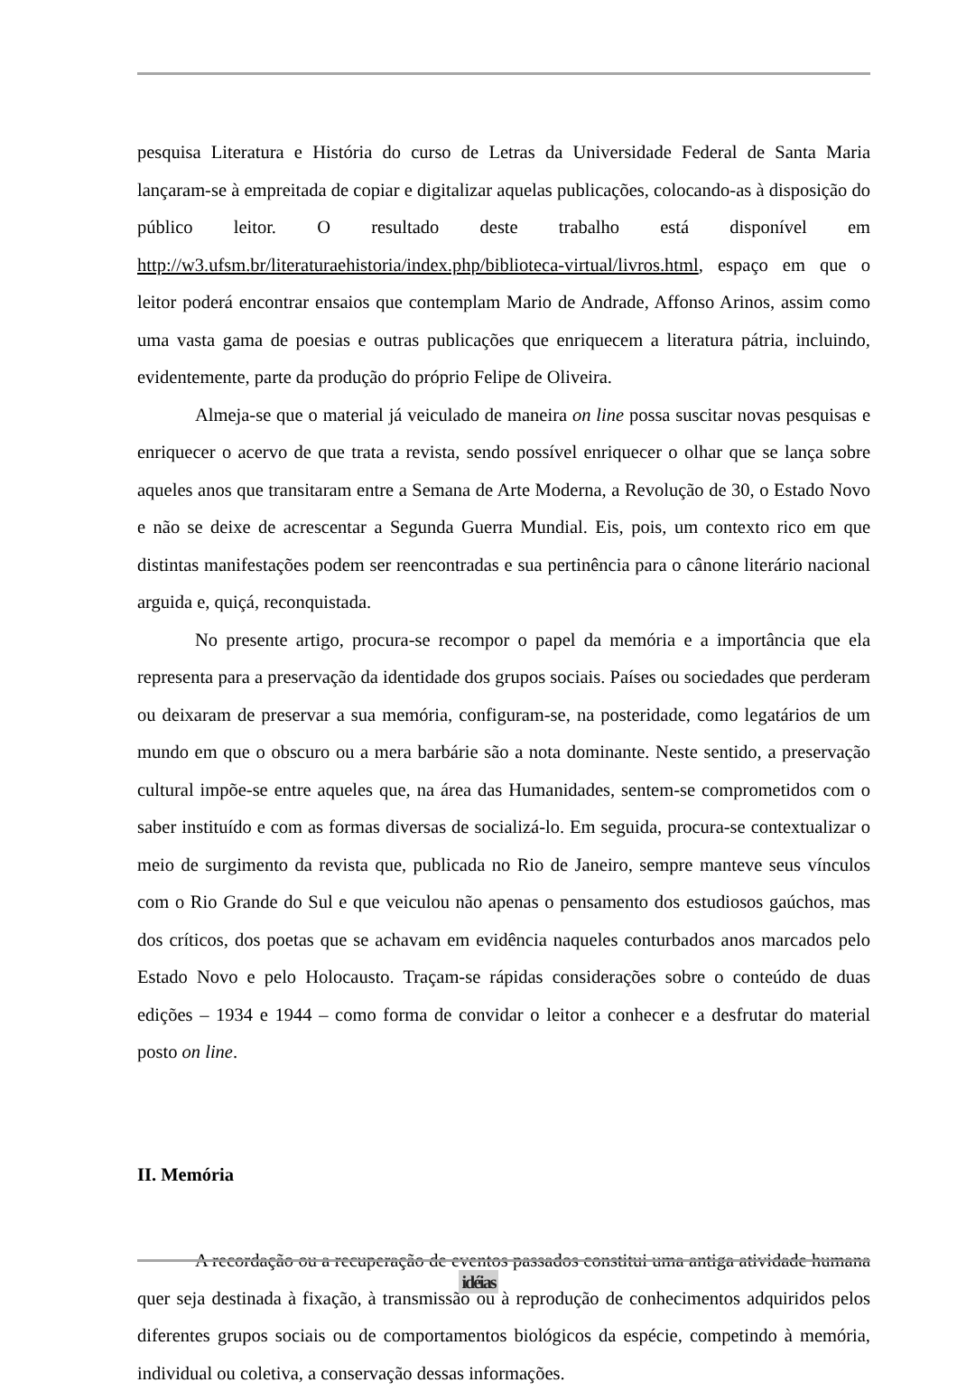pesquisa Literatura e História do curso de Letras da Universidade Federal de Santa Maria lançaram-se à empreitada de copiar e digitalizar aquelas publicações, colocando-as à disposição do público leitor. O resultado deste trabalho está disponível em http://w3.ufsm.br/literaturaehistoria/index.php/biblioteca-virtual/livros.html, espaço em que o leitor poderá encontrar ensaios que contemplam Mario de Andrade, Affonso Arinos, assim como uma vasta gama de poesias e outras publicações que enriquecem a literatura pátria, incluindo, evidentemente, parte da produção do próprio Felipe de Oliveira.
Almeja-se que o material já veiculado de maneira on line possa suscitar novas pesquisas e enriquecer o acervo de que trata a revista, sendo possível enriquecer o olhar que se lança sobre aqueles anos que transitaram entre a Semana de Arte Moderna, a Revolução de 30, o Estado Novo e não se deixe de acrescentar a Segunda Guerra Mundial. Eis, pois, um contexto rico em que distintas manifestações podem ser reencontradas e sua pertinência para o cânone literário nacional arguida e, quiçá, reconquistada.
No presente artigo, procura-se recompor o papel da memória e a importância que ela representa para a preservação da identidade dos grupos sociais. Países ou sociedades que perderam ou deixaram de preservar a sua memória, configuram-se, na posteridade, como legatários de um mundo em que o obscuro ou a mera barbárie são a nota dominante. Neste sentido, a preservação cultural impõe-se entre aqueles que, na área das Humanidades, sentem-se comprometidos com o saber instituído e com as formas diversas de socializá-lo. Em seguida, procura-se contextualizar o meio de surgimento da revista que, publicada no Rio de Janeiro, sempre manteve seus vínculos com o Rio Grande do Sul e que veiculou não apenas o pensamento dos estudiosos gaúchos, mas dos críticos, dos poetas que se achavam em evidência naqueles conturbados anos marcados pelo Estado Novo e pelo Holocausto. Traçam-se rápidas considerações sobre o conteúdo de duas edições – 1934 e 1944 – como forma de convidar o leitor a conhecer e a desfrutar do material posto on line.
II. Memória
A recordação ou a recuperação de eventos passados constitui uma antiga atividade humana quer seja destinada à fixação, à transmissão ou à reprodução de conhecimentos adquiridos pelos diferentes grupos sociais ou de comportamentos biológicos da espécie, competindo à memória, individual ou coletiva, a conservação dessas informações.
idéias